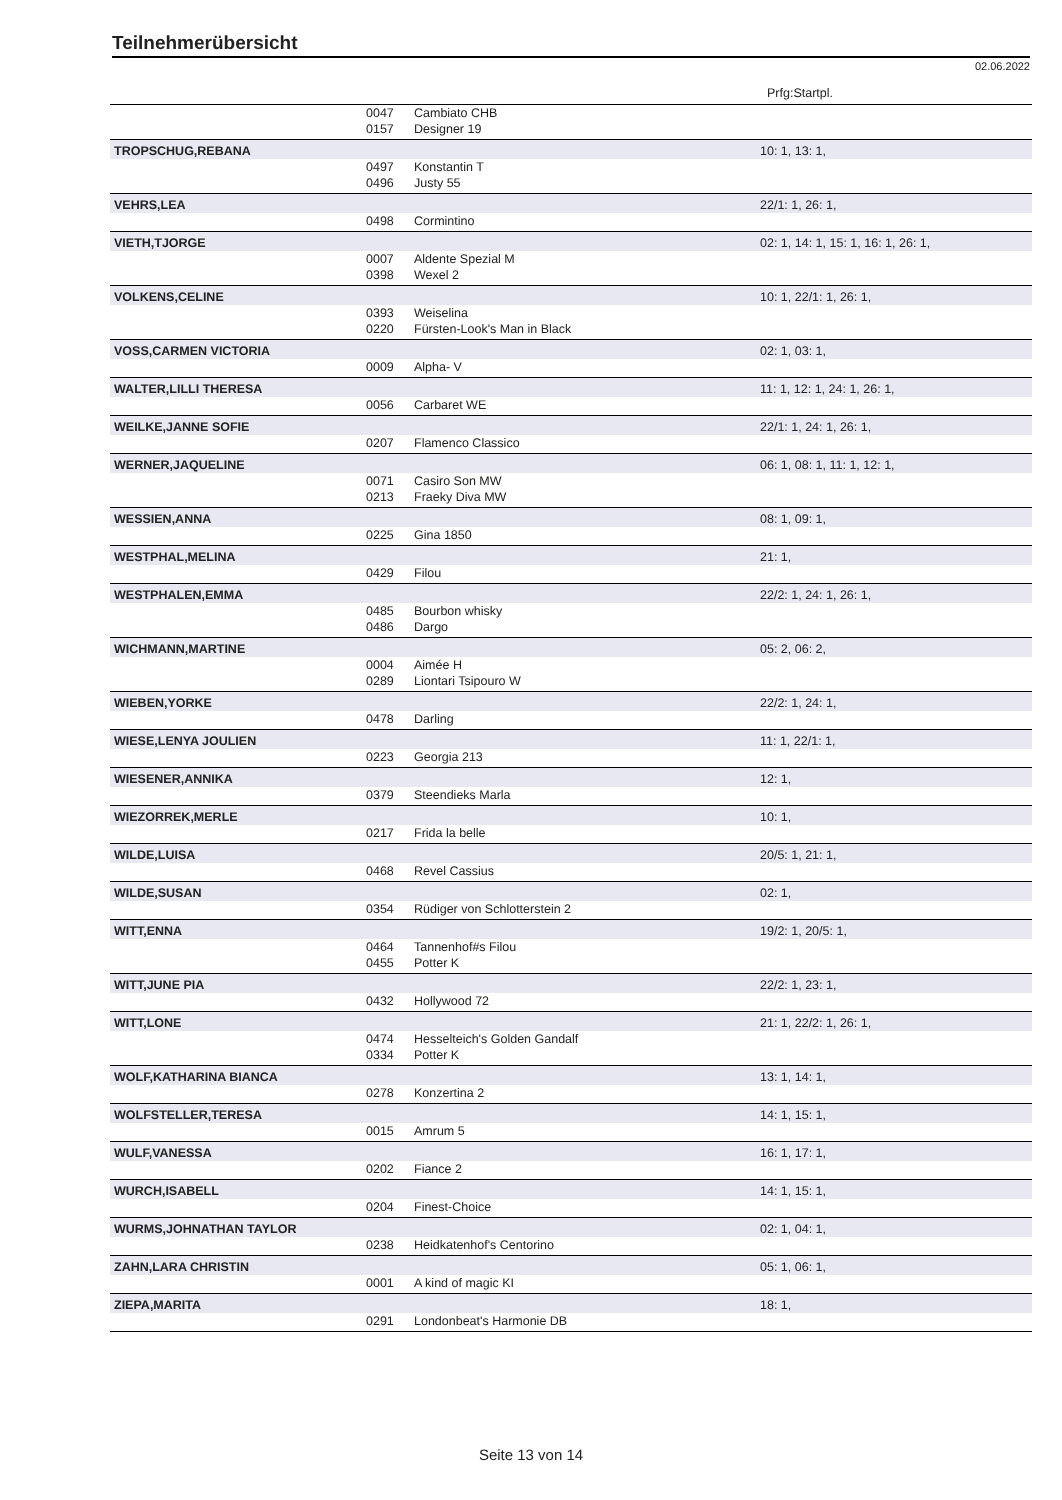Teilnehmerübersicht
02.06.2022
Prfg:Startpl.
| | 0047 | Cambiato CHB | |
| | 0157 | Designer 19 | |
| TROPSCHUG,REBANA | | | 10: 1, 13: 1, |
| | 0497 | Konstantin T | |
| | 0496 | Justy 55 | |
| VEHRS,LEA | | | 22/1: 1, 26: 1, |
| | 0498 | Cormintino | |
| VIETH,TJORGE | | | 02: 1, 14: 1, 15: 1, 16: 1, 26: 1, |
| | 0007 | Aldente Spezial M | |
| | 0398 | Wexel 2 | |
| VOLKENS,CELINE | | | 10: 1, 22/1: 1, 26: 1, |
| | 0393 | Weiselina | |
| | 0220 | Fürsten-Look's Man in Black | |
| VOSS,CARMEN VICTORIA | | | 02: 1, 03: 1, |
| | 0009 | Alpha- V | |
| WALTER,LILLI THERESA | | | 11: 1, 12: 1, 24: 1, 26: 1, |
| | 0056 | Carbaret WE | |
| WEILKE,JANNE SOFIE | | | 22/1: 1, 24: 1, 26: 1, |
| | 0207 | Flamenco Classico | |
| WERNER,JAQUELINE | | | 06: 1, 08: 1, 11: 1, 12: 1, |
| | 0071 | Casiro Son MW | |
| | 0213 | Fraeky Diva MW | |
| WESSIEN,ANNA | | | 08: 1, 09: 1, |
| | 0225 | Gina 1850 | |
| WESTPHAL,MELINA | | | 21: 1, |
| | 0429 | Filou | |
| WESTPHALEN,EMMA | | | 22/2: 1, 24: 1, 26: 1, |
| | 0485 | Bourbon whisky | |
| | 0486 | Dargo | |
| WICHMANN,MARTINE | | | 05: 2, 06: 2, |
| | 0004 | Aimée H | |
| | 0289 | Liontari Tsipouro W | |
| WIEBEN,YORKE | | | 22/2: 1, 24: 1, |
| | 0478 | Darling | |
| WIESE,LENYA JOULIEN | | | 11: 1, 22/1: 1, |
| | 0223 | Georgia 213 | |
| WIESENER,ANNIKA | | | 12: 1, |
| | 0379 | Steendieks Marla | |
| WIEZORREK,MERLE | | | 10: 1, |
| | 0217 | Frida la belle | |
| WILDE,LUISA | | | 20/5: 1, 21: 1, |
| | 0468 | Revel Cassius | |
| WILDE,SUSAN | | | 02: 1, |
| | 0354 | Rüdiger von Schlotterstein 2 | |
| WITT,ENNA | | | 19/2: 1, 20/5: 1, |
| | 0464 | Tannenhof#s Filou | |
| | 0455 | Potter K | |
| WITT,JUNE PIA | | | 22/2: 1, 23: 1, |
| | 0432 | Hollywood 72 | |
| WITT,LONE | | | 21: 1, 22/2: 1, 26: 1, |
| | 0474 | Hesselteich's Golden Gandalf | |
| | 0334 | Potter K | |
| WOLF,KATHARINA BIANCA | | | 13: 1, 14: 1, |
| | 0278 | Konzertina 2 | |
| WOLFSTELLER,TERESA | | | 14: 1, 15: 1, |
| | 0015 | Amrum 5 | |
| WULF,VANESSA | | | 16: 1, 17: 1, |
| | 0202 | Fiance 2 | |
| WURCH,ISABELL | | | 14: 1, 15: 1, |
| | 0204 | Finest-Choice | |
| WURMS,JOHNATHAN TAYLOR | | | 02: 1, 04: 1, |
| | 0238 | Heidkatenhof's Centorino | |
| ZAHN,LARA CHRISTIN | | | 05: 1, 06: 1, |
| | 0001 | A kind of magic KI | |
| ZIEPA,MARITA | | | 18: 1, |
| | 0291 | Londonbeat's Harmonie DB | |
Seite 13 von 14